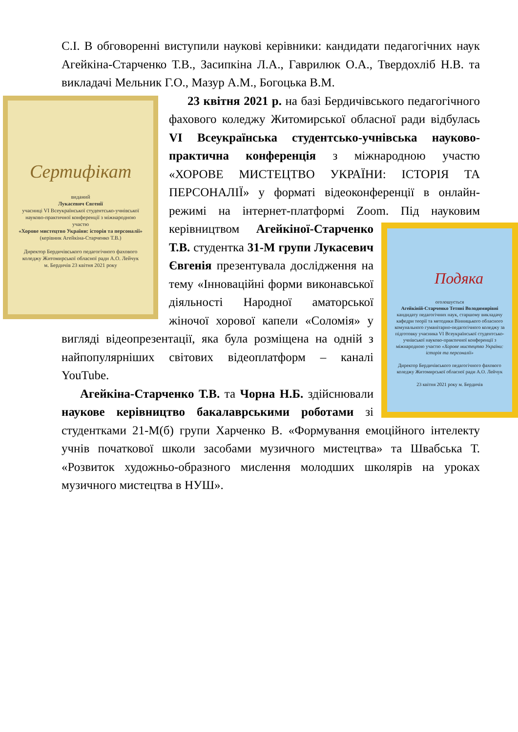С.І. В обговоренні виступили наукові керівники: кандидати педагогічних наук Агейкіна-Старченко Т.В., Засипкіна Л.А., Гаврилюк О.А., Твердохліб Н.В. та викладачі Мельник Г.О., Мазур А.М., Богоцька В.М.
Сертифікат
виданий
Лукасевич Євгенії
учасниці VI Всеукраїнської студентсько-учнівської науково-практичної конференції з міжнародною участю
«Хорове мистецтво України: історія та персоналії»
(керівник Агейкіна-Старченко Т.В.)
Директор Бердичівського педагогічного фахового коледжу Житомирської обласної ради А.О. Лейчук
м. Бердичів 23 квітня 2021 року
23 квітня 2021 р. на базі Бердичівського педагогічного фахового коледжу Житомирської обласної ради відбулась VI Всеукраїнська студентсько-учнівська науково-практична конференція з міжнародною участю «ХОРОВЕ МИСТЕЦТВО УКРАЇНИ: ІСТОРІЯ ТА ПЕРСОНАЛІЇ» у форматі відеоконференції в онлайн-режимі на інтернет-платформі Zoom. Під
Подяка
оголошується
Агейкіній-Старченко Тетяні Володимирівні
кандидату педагогічних наук, старшому викладачу кафедри теорії та методики Вінницького обласного комунального гуманітарно-педагогічного коледжу за підготовку учасника VI Всеукраїнської студентсько-учнівської науково-практичної конференції з міжнародною участю «Хорове мистецтво України: історія та персоналії»
Директор Бердичівського педагогічного фахового коледжу Житомирської обласної ради А.О. Лейчук
23 квітня 2021 року м. Бердичів
науковим керівництвом Агейкіної-Старченко Т.В. студентка 31-М групи Лукасевич Євгенія презентувала дослідження на тему «Інноваційні форми виконавської діяльності Народної аматорської жіночої хорової капели «Соломія» у вигляді відеопрезентації, яка була розміщена на одній з найпопулярніших світових відеоплатформ – каналі YouTube.
Агейкіна-Старченко Т.В. та Чорна Н.Б. здійснювали наукове керівництво бакалаврськими роботами зі студентками 21-М(б) групи Харченко В. «Формування емоційного інтелекту учнів початкової школи засобами музичного мистецтва» та Швабська Т. «Розвиток художньо-образного мислення молодших школярів на уроках музичного мистецтва в НУШ».